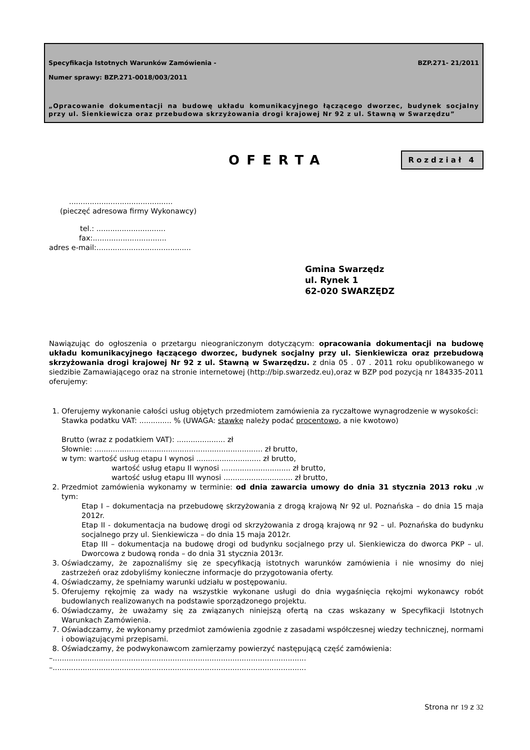Specyfikacja Istotnych Warunków Zamówienia - BZP.271- 21/2011
Numer sprawy: BZP.271-0018/003/2011
„Opracowanie dokumentacji na budowę układu komunikacyjnego łączącego dworzec, budynek socjalny przy ul. Sienkiewicza oraz przebudowa skrzyżowania drogi krajowej Nr 92 z ul. Stawną w Swarzędzu”
OFERTA
Rozdział 4
.............................................
(pieczęć adresowa firmy Wykonawcy)
tel.: ..............................
fax:................................
adres e-mail:.........................................
Gmina Swarzędz
ul. Rynek 1
62-020 SWARZĘDZ
Nawiązując do ogłoszenia o przetargu nieograniczonym dotyczącym: opracowania dokumentacji na budowę układu komunikacyjnego łączącego dworzec, budynek socjalny przy ul. Sienkiewicza oraz przebudową skrzyżowania drogi krajowej Nr 92 z ul. Stawną w Swarzędzu. z dnia 05 . 07 . 2011 roku opublikowanego w siedzibie Zamawiającego oraz na stronie internetowej (http://bip.swarzedz.eu),oraz w BZP pod pozycją nr 184335-2011 oferujemy:
1. Oferujemy wykonanie całości usług objętych przedmiotem zamówienia za ryczałtowe wynagrodzenie w wysokości:
Stawka podatku VAT: .............. % (UWAGA: stawkę należy podać procentowo, a nie kwotowo)
Brutto (wraz z podatkiem VAT): ..................... zł
Słownie: ......................................................................... zł brutto,
w tym: wartość usług etapu I wynosi ............................ zł brutto,
wartość usług etapu II wynosi .............................. zł brutto,
wartość usług etapu III wynosi .............................. zł brutto,
2. Przedmiot zamówienia wykonamy w terminie: od dnia zawarcia umowy do dnia 31 stycznia 2013 roku ,w tym:
Etap I – dokumentacja na przebudowę skrzyżowania z drogą krajową Nr 92 ul. Poznańska – do dnia 15 maja 2012r.
Etap II - dokumentacja na budowę drogi od skrzyżowania z drogą krajową nr 92 – ul. Poznańska do budynku socjalnego przy ul. Sienkiewicza – do dnia 15 maja 2012r.
Etap III – dokumentacja na budowę drogi od budynku socjalnego przy ul. Sienkiewicza do dworca PKP – ul. Dworcowa z budową ronda – do dnia 31 stycznia 2013r.
3. Oświadczamy, że zapoznaliśmy się ze specyfikacją istotnych warunków zamówienia i nie wnosimy do niej zastrzeżeń oraz zdobyliśmy konieczne informacje do przygotowania oferty.
4. Oświadczamy, że spełniamy warunki udziału w postępowaniu.
5. Oferujemy rękojmię za wady na wszystkie wykonane usługi do dnia wygaśnięcia rękojmi wykonawcy robót budowlanych realizowanych na podstawie sporządzonego projektu.
6. Oświadczamy, że uważamy się za związanych niniejszą ofertą na czas wskazany w Specyfikacji Istotnych Warunkach Zamówienia.
7. Oświadczamy, że wykonamy przedmiot zamówienia zgodnie z zasadami współczesnej wiedzy technicznej, normami i obowiązującymi przepisami.
8. Oświadczamy, że podwykonawcom zamierzamy powierzyć następującą część zamówienia:
–..............................................................................................................
–..............................................................................................................
Strona nr 19 z 32